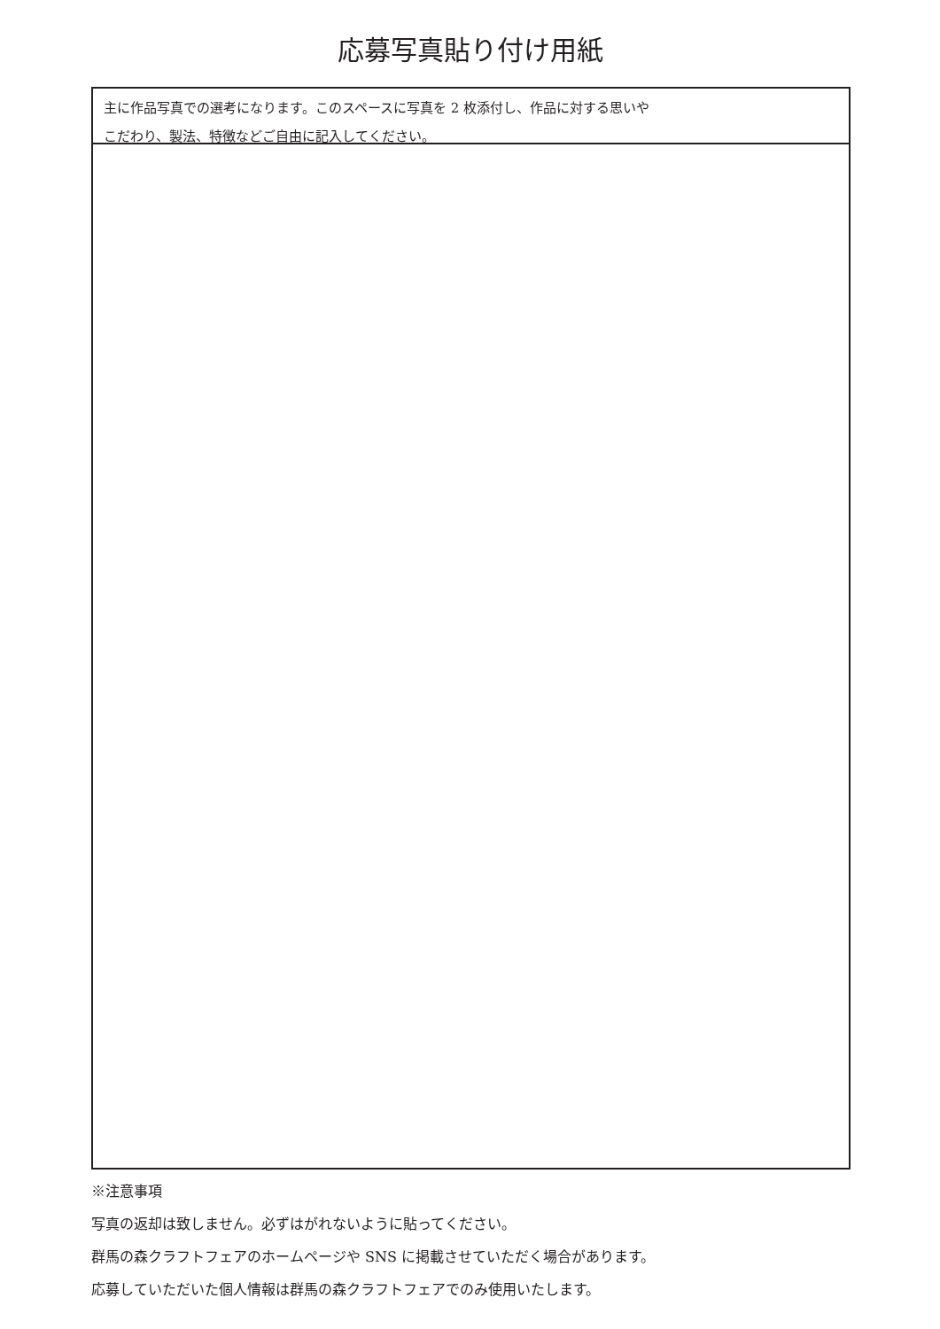応募写真貼り付け用紙
主に作品写真での選考になります。このスペースに写真を 2 枚添付し、作品に対する思いや
こだわり、製法、特徴などご自由に記入してください。
※注意事項
写真の返却は致しません。必ずはがれないように貼ってください。
群馬の森クラフトフェアのホームページや SNS に掲載させていただく場合があります。
応募していただいた個人情報は群馬の森クラフトフェアでのみ使用いたします。